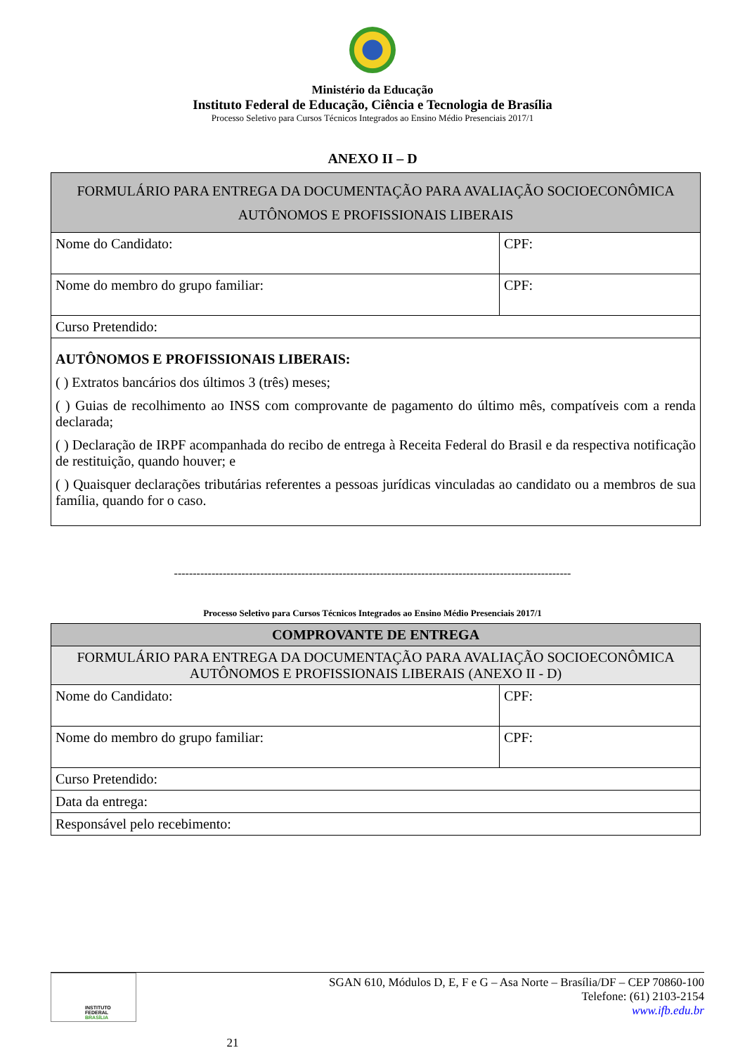Ministério da Educação
Instituto Federal de Educação, Ciência e Tecnologia de Brasília
Processo Seletivo para Cursos Técnicos Integrados ao Ensino Médio Presenciais 2017/1
ANEXO II – D
| FORMULÁRIO PARA ENTREGA DA DOCUMENTAÇÃO PARA AVALIAÇÃO SOCIOECONÔMICA AUTÔNOMOS E PROFISSIONAIS LIBERAIS | |
| Nome do Candidato: | CPF: |
| Nome do membro do grupo familiar: | CPF: |
| Curso Pretendido: | |
| AUTÔNOMOS E PROFISSIONAIS LIBERAIS: ( ) Extratos bancários dos últimos 3 (três) meses; ( ) Guias de recolhimento ao INSS com comprovante de pagamento do último mês, compatíveis com a renda declarada; ( ) Declaração de IRPF acompanhada do recibo de entrega à Receita Federal do Brasil e da respectiva notificação de restituição, quando houver; e ( ) Quaisquer declarações tributárias referentes a pessoas jurídicas vinculadas ao candidato ou a membros de sua família, quando for o caso. | |
----------------------------------------------------------------------------------------------------------
Processo Seletivo para Cursos Técnicos Integrados ao Ensino Médio Presenciais 2017/1
| COMPROVANTE DE ENTREGA | |
| FORMULÁRIO PARA ENTREGA DA DOCUMENTAÇÃO PARA AVALIAÇÃO SOCIOECONÔMICA AUTÔNOMOS E PROFISSIONAIS LIBERAIS (ANEXO II - D) | |
| Nome do Candidato: | CPF: |
| Nome do membro do grupo familiar: | CPF: |
| Curso Pretendido: | |
| Data da entrega: | |
| Responsável pelo recebimento: | |
INSTITUTO FEDERAL
BRASÍLIA
21
SGAN 610, Módulos D, E, F e G – Asa Norte – Brasília/DF – CEP 70860-100
Telefone: (61) 2103-2154
www.ifb.edu.br